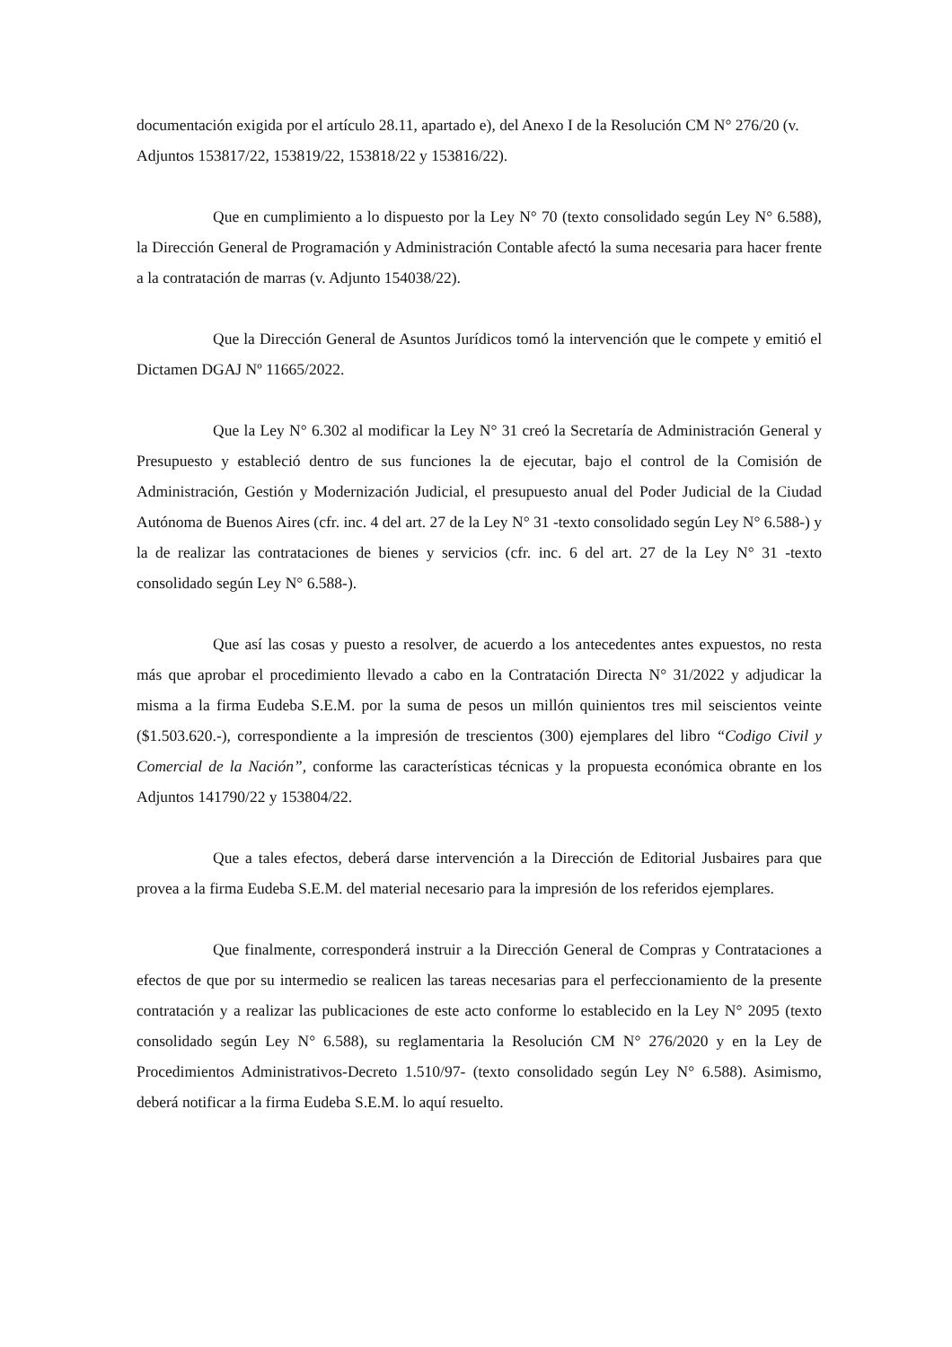documentación exigida por el artículo 28.11, apartado e), del Anexo I de la Resolución CM N° 276/20 (v. Adjuntos 153817/22, 153819/22, 153818/22 y 153816/22).
Que en cumplimiento a lo dispuesto por la Ley N° 70 (texto consolidado según Ley N° 6.588), la Dirección General de Programación y Administración Contable afectó la suma necesaria para hacer frente a la contratación de marras (v. Adjunto 154038/22).
Que la Dirección General de Asuntos Jurídicos tomó la intervención que le compete y emitió el Dictamen DGAJ Nº 11665/2022.
Que la Ley N° 6.302 al modificar la Ley N° 31 creó la Secretaría de Administración General y Presupuesto y estableció dentro de sus funciones la de ejecutar, bajo el control de la Comisión de Administración, Gestión y Modernización Judicial, el presupuesto anual del Poder Judicial de la Ciudad Autónoma de Buenos Aires (cfr. inc. 4 del art. 27 de la Ley N° 31 -texto consolidado según Ley N° 6.588-) y la de realizar las contrataciones de bienes y servicios (cfr. inc. 6 del art. 27 de la Ley N° 31 -texto consolidado según Ley N° 6.588-).
Que así las cosas y puesto a resolver, de acuerdo a los antecedentes antes expuestos, no resta más que aprobar el procedimiento llevado a cabo en la Contratación Directa N° 31/2022 y adjudicar la misma a la firma Eudeba S.E.M. por la suma de pesos un millón quinientos tres mil seiscientos veinte ($1.503.620.-), correspondiente a la impresión de trescientos (300) ejemplares del libro “Codigo Civil y Comercial de la Nación”, conforme las características técnicas y la propuesta económica obrante en los Adjuntos 141790/22 y 153804/22.
Que a tales efectos, deberá darse intervención a la Dirección de Editorial Jusbaires para que provea a la firma Eudeba S.E.M. del material necesario para la impresión de los referidos ejemplares.
Que finalmente, corresponderá instruir a la Dirección General de Compras y Contrataciones a efectos de que por su intermedio se realicen las tareas necesarias para el perfeccionamiento de la presente contratación y a realizar las publicaciones de este acto conforme lo establecido en la Ley N° 2095 (texto consolidado según Ley N° 6.588), su reglamentaria la Resolución CM N° 276/2020 y en la Ley de Procedimientos Administrativos-Decreto 1.510/97- (texto consolidado según Ley N° 6.588). Asimismo, deberá notificar a la firma Eudeba S.E.M. lo aquí resuelto.